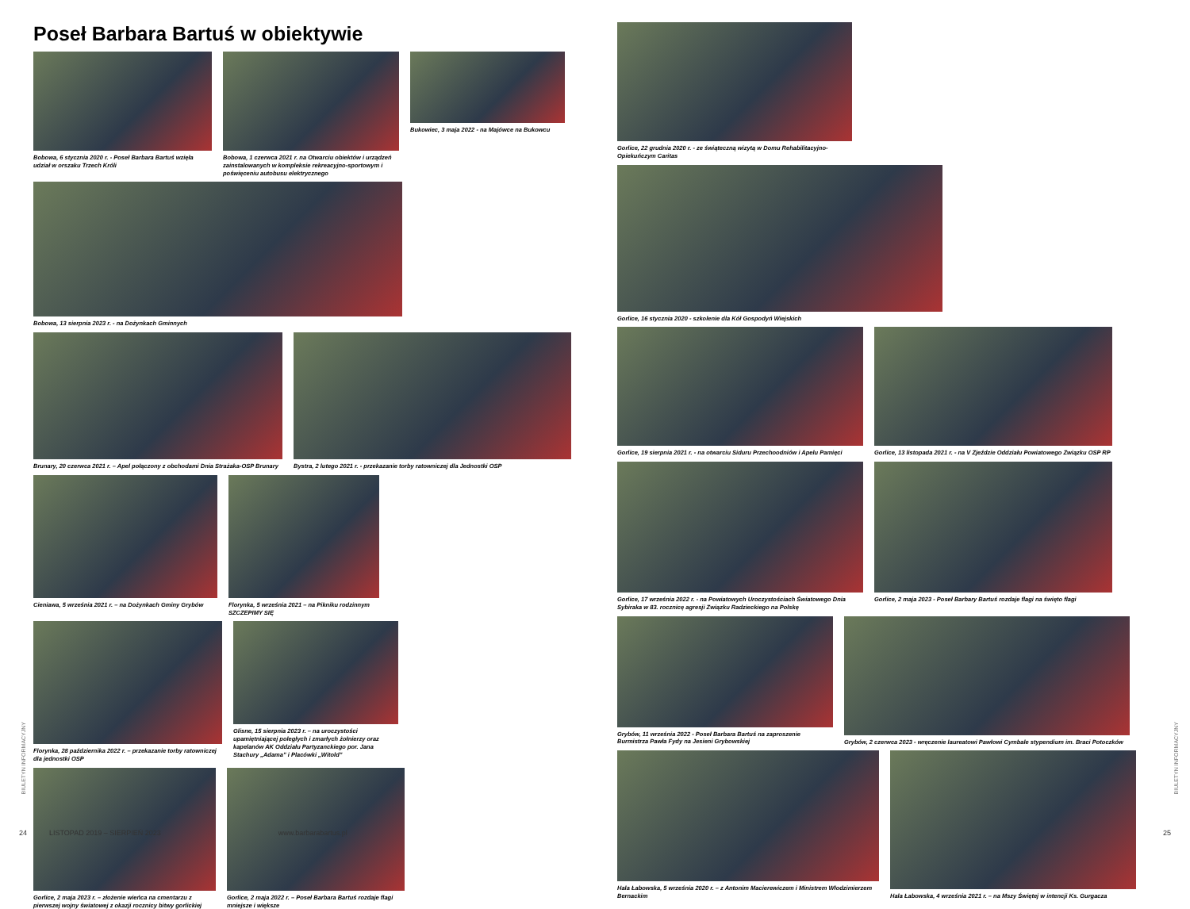Poseł Barbara Bartuś w obiektywie
Bobowa, 6 stycznia 2020 r. - Poseł Barbara Bartuś wzięła udział w orszaku Trzech Króli
Bobowa, 1 czerwca 2021 r. na Otwarciu obiektów i urządzeń zainstalowanych w kompleksie rekreacyjno-sportowym i poświęceniu autobusu elektrycznego
Bukowiec, 3 maja 2022 - na Majówce na Bukowcu
Bobowa, 13 sierpnia 2023 r. - na Dożynkach Gminnych
Brunary, 20 czerwca 2021 r. – Apel połączony z obchodami Dnia Strażaka-OSP Brunary
Bystra, 2 lutego 2021 r. - przekazanie torby ratowniczej dla Jednostki OSP
Cieniawa, 5 września 2021 r. – na Dożynkach Gminy Grybów
Florynka, 5 września 2021 – na Pikniku rodzinnym SZCZEPIMY SIĘ
Florynka, 28 października 2022 r. – przekazanie torby ratowniczej dla jednostki OSP
Glisne, 15 sierpnia 2023 r. – na uroczystości upamiętniającej poległych i zmarłych żołnierzy oraz kapelanów AK Oddziału Partyzanckiego por. Jana Stachury „Adama” i Placówki „Witold”
Gorlice, 2 maja 2023 r. – złożenie wieńca na cmentarzu z pierwszej wojny światowej z okazji rocznicy bitwy gorlickiej
Gorlice, 2 maja 2022 r. – Poseł Barbara Bartuś rozdaje flagi mniejsze i większe
BIULETYN INFORMACYJNY
24 LISTOPAD 2019 – SIERPIEŃ 2023 www.barbarabartus.pl
Gorlice, 22 grudnia 2020 r. - ze świąteczną wizytą w Domu Rehabilitacyjno-Opiekuńczym Caritas
Gorlice, 16 stycznia 2020 - szkolenie dla Kół Gospodyń Wiejskich
Gorlice, 19 sierpnia 2021 r. - na otwarciu Siduru Przechoodniów i Apelu Pamięci
Gorlice, 13 listopada 2021 r. - na V Zjeździe Oddziału Powiatowego Związku OSP RP
Gorlice, 17 września 2022 r. - na Powiatowych Uroczystościach Światowego Dnia Sybiraka w 83. rocznicę agresji Związku Radzieckiego na Polskę
Gorlice, 2 maja 2023 - Poseł Barbary Bartuś rozdaje flagi na święto flagi
Grybów, 11 września 2022 - Poseł Barbara Bartuś na zaproszenie Burmistrza Pawła Fydy na Jesieni Grybowskiej
Grybów, 2 czerwca 2023 - wręczenie laureatowi Pawłowi Cymbale stypendium im. Braci Potoczków
Hala Łabowska, 5 września 2020 r. – z Antonim Macierewiczem i Ministrem Włodzimierzem Bernackim
Hala Łabowska, 4 września 2021 r. – na Mszy Świętej w intencji Ks. Gurgacza
BIULETYN INFORMACYJNY
25